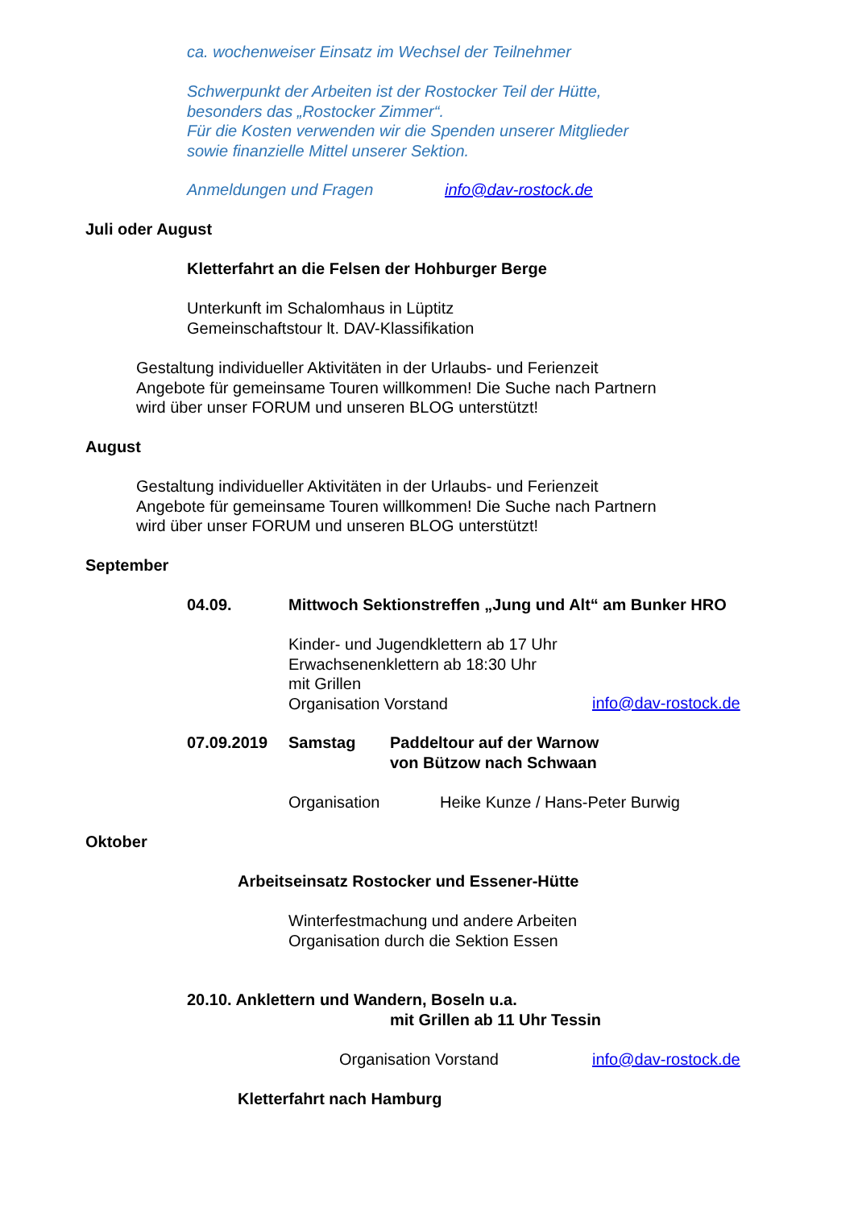ca. wochenweiser Einsatz im Wechsel der Teilnehmer
Schwerpunkt der Arbeiten ist der Rostocker Teil der Hütte,
besonders das „Rostocker Zimmer“.
Für die Kosten verwenden wir die Spenden unserer Mitglieder
sowie finanzielle Mittel unserer Sektion.
Anmeldungen und Fragen info@dav-rostock.de
Juli oder August
Kletterfahrt an die Felsen der Hohburger Berge
Unterkunft im Schalomhaus in Lüptitz
Gemeinschaftstour lt. DAV-Klassifikation
Gestaltung individueller Aktivitäten in der Urlaubs- und Ferienzeit
Angebote für gemeinsame Touren willkommen! Die Suche nach Partnern
wird über unser FORUM und unseren BLOG unterstützt!
August
Gestaltung individueller Aktivitäten in der Urlaubs- und Ferienzeit
Angebote für gemeinsame Touren willkommen! Die Suche nach Partnern
wird über unser FORUM und unseren BLOG unterstützt!
September
04.09. Mittwoch Sektionstreffen „Jung und Alt“ am Bunker HRO
Kinder- und Jugendklettern ab 17 Uhr
Erwachsenenklettern ab 18:30 Uhr
mit Grillen
Organisation Vorstand
info@dav-rostock.de
07.09.2019 Samstag
Paddeltour auf der Warnow
von Bützow nach Schwaan
Organisation Heike Kunze / Hans-Peter Burwig
Oktober
Arbeitseinsatz Rostocker und Essener-Hütte
Winterfestmachung und andere Arbeiten
Organisation durch die Sektion Essen
20.10. Anklettern und Wandern, Boseln u.a.
mit Grillen ab 11 Uhr Tessin
Organisation Vorstand info@dav-rostock.de
Kletterfahrt nach Hamburg